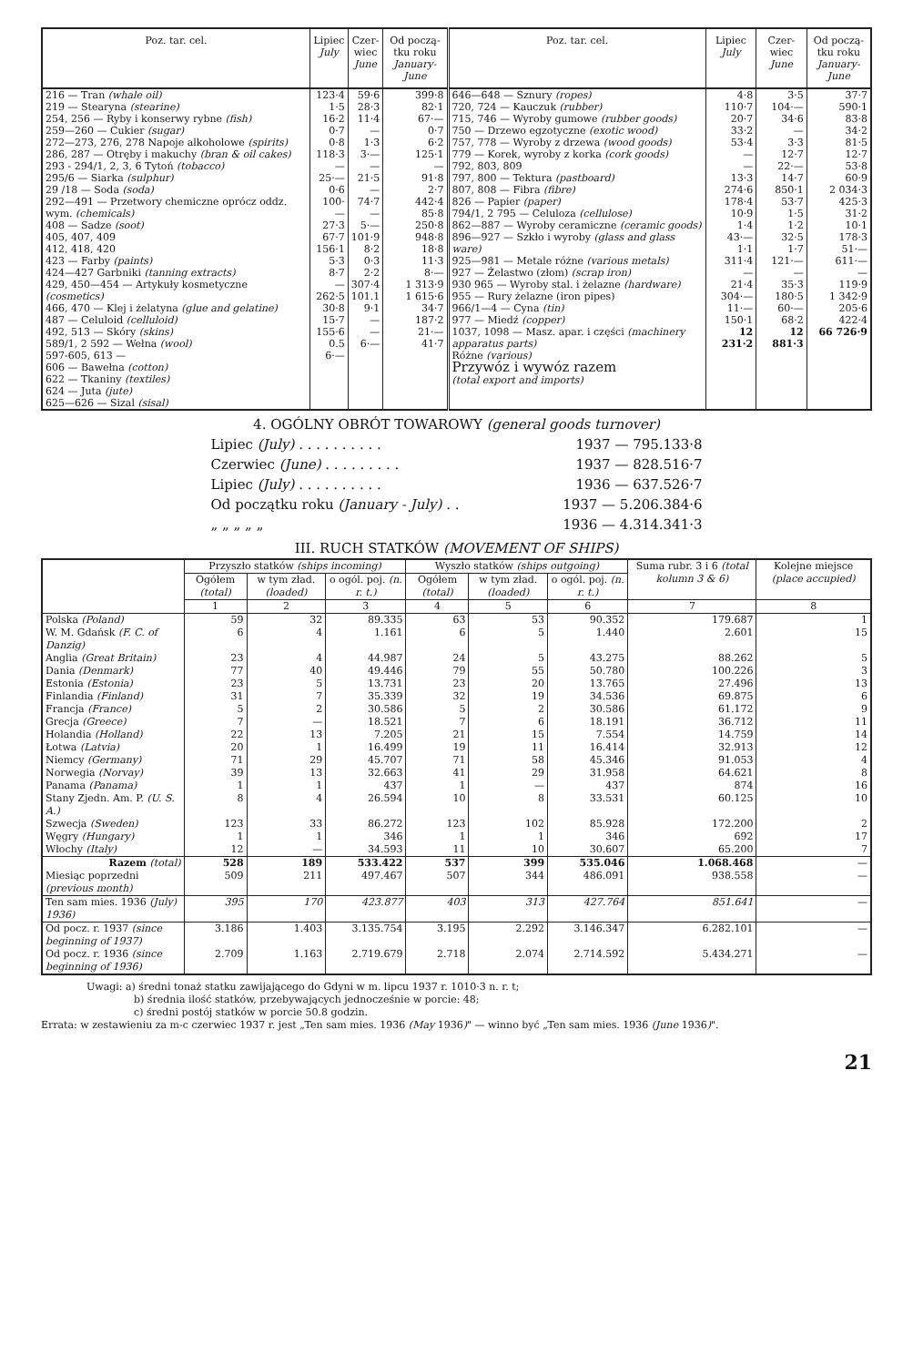| Poz. tar. cel. | Lipiec July | Czer- wiec June | Od począ- tku roku January-June | Poz. tar. cel. | Lipiec July | Czer- wiec June | Od począ- tku roku January-June |
| --- | --- | --- | --- | --- | --- | --- | --- |
| 216 — Tran (whale oil) 219 — Stearyna (stearine) 254, 256 — Ryby i konserwy rybne (fish) 259—260 — Cukier (sugar) 272—273, 276, 278 Napoje alkoholowe (spirits) 286, 287 — Otręby i makuchy (bran & oil cakes) 293 - 294/1, 2, 3, 6 Tytoń (tobacco) 295/6 — Siarka (sulphur) 29 /18 — Soda (soda) 292—491 — Przetwory chemiczne oprócz oddz. wym. (chemicals) 408 — Sadze (soot) 405, 407, 409 412, 418, 420 423 — Farby (paints) 424—427 Garbniki (tanning extracts) 429, 450—454 — Artykuły kosmetyczne (cosmetics) 466, 470 — Klej i żelatyna (glue and gelatine) 487 — Celuloid (celluloid) 492, 513 — Skóry (skins) 589/1, 2 592 — Wełna (wool) 597-605, 613 — 606 — Bawełna (cotton) 622 — Tkaniny (textiles) 624 — Juta (jute) 625—626 — Sizal (sisal) | 123·4 1·5 16·2 0·7 0·8 118·3 — 25·— 0·6 100·— 27·3 67·7 156·1 5·3 8·7 — 262·5 30·8 15·7 155·6 0.5 6·— | 59·6 28·3 11·4 — 1·3 3·— — 21·5 — 74·7 — 5·— 101·9 8·2 0·3 2·2 307·4 101.1 9·1 — — 6·— | 399·8 82·1 67·— 0·7 6·2 125·1 — 91·8 2·7 442·4 85·8 250·8 948·8 18·8 11·3 8·— 1 313·9 1 615·6 34·7 187·2 21·— 41·7 | 646—648 — Sznury (ropes) 720, 724 — Kauczuk (rubber) 715, 746 — Wyroby gumowe (rubber goods) 750 — Drzewo egzotyczne (exotic wood) 757, 778 — Wyroby z drzewa (wood goods) 779 — Korek, wyroby z korka (cork goods) 792, 803, 809 797, 800 — Tektura (pastboard) 807, 808 — Fibra (fibre) 826 — Papier (paper) 794/1, 2 795 — Celuloza (cellulose) 862—887 — Wyroby ceramiczne (ceramic goods) 896—927 — Szkło i wyroby (glass and glass ware) 925—981 — Metale różne (various metals) 927 — Żelastwo (złom) (scrap iron) 930 965 — Wyroby stal. i żelazne (hardware) 955 — Rury żelazne (iron pipes) 966/1—4 — Cyna (tin) 977 — Miedź (copper) 1037, 1098 — Masz. apar. i części (machinery apparatus parts) Różne (various) Przywóz i wywóz razem (total export and imports) | 4·8 110·7 20·7 33·2 53·4 — — 13·3 274·6 178·4 10·9 1·4 43·— 1·1 311·4 — 21·4 304·— 11·— 150·1 12 231·2 | 3·5 104·— 34·6 — 3·3 12·7 22·— 14·7 850·1 53·7 1·5 1·2 32·5 1·7 121·— — 35·3 180·5 60·— 68·2 12 881·3 | 37·7 590·1 83·8 34·2 81·5 12·7 53·8 60·9 2 034·3 425·3 31·2 10·1 178·3 51·— 611·— — 119·9 1 342·9 205·6 422·4 66 726·9 |
4. OGÓLNY OBRÓT TOWAROWY (general goods turnover)
Lipiec (July) . . . . . . . . . . 1937 — 795.133·8
Czerwiec (June) . . . . . . . . . 1937 — 828.516·7
Lipiec (July) . . . . . . . . . . 1936 — 637.526·7
Od początku roku (January - July) . . 1937 — 5.206.384·6
„ „ „ „ „ 1936 — 4.314.341·3
III. RUCH STATKÓW (MOVEMENT OF SHIPS)
| | Przyszło statków (ships incoming) | | | Wyszło statków (ships outgoing) | | | Suma rubr. 3 i 6 (total kolumn 3 & 6) | Kolejne miejsce (place accupied) |
| --- | --- | --- | --- | --- | --- | --- | --- | --- |
| | Ogółem (total) | w tym zład. (loaded) | o ogól. poj. (n. r. t.) | Ogółem (total) | w tym zład. (loaded) | o ogól. poj. (n. r. t.) | | |
| | 1 | 2 | 3 | 4 | 5 | 6 | 7 | 8 |
| Polska (Poland) | 59 | 32 | 89.335 | 63 | 53 | 90.352 | 179.687 | 1 |
| W. M. Gdańsk (F. C. of Danzig) | 6 | 4 | 1.161 | 6 | 5 | 1.440 | 2.601 | 15 |
| Anglia (Great Britain) | 23 | 4 | 44.987 | 24 | 5 | 43.275 | 88.262 | 5 |
| Dania (Denmark) | 77 | 40 | 49.446 | 79 | 55 | 50.780 | 100.226 | 3 |
| Estonia (Estonia) | 23 | 5 | 13.731 | 23 | 20 | 13.765 | 27.496 | 13 |
| Finlandia (Finland) | 31 | 7 | 35.339 | 32 | 19 | 34.536 | 69.875 | 6 |
| Francja (France) | 5 | 2 | 30.586 | 5 | 2 | 30.586 | 61.172 | 9 |
| Grecja (Greece) | 7 | — | 18.521 | 7 | 6 | 18.191 | 36.712 | 11 |
| Holandia (Holland) | 22 | 13 | 7.205 | 21 | 15 | 7.554 | 14.759 | 14 |
| Łotwa (Latvia) | 20 | 1 | 16.499 | 19 | 11 | 16.414 | 32.913 | 12 |
| Niemcy (Germany) | 71 | 29 | 45.707 | 71 | 58 | 45.346 | 91.053 | 4 |
| Norwegia (Norvay) | 39 | 13 | 32.663 | 41 | 29 | 31.958 | 64.621 | 8 |
| Panama (Panama) | 1 | 1 | 437 | 1 | — | 437 | 874 | 16 |
| Stany Zjedn. Am. P. (U. S. A.) | 8 | 4 | 26.594 | 10 | 8 | 33.531 | 60.125 | 10 |
| Szwecja (Sweden) | 123 | 33 | 86.272 | 123 | 102 | 85.928 | 172.200 | 2 |
| Węgry (Hungary) | 1 | 1 | 346 | 1 | 1 | 346 | 692 | 17 |
| Włochy (Italy) | 12 | — | 34.593 | 11 | 10 | 30.607 | 65.200 | 7 |
| Razem (total) | 528 | 189 | 533.422 | 537 | 399 | 535.046 | 1.068.468 | — |
| Miesiąc poprzedni (previous month) | 509 | 211 | 497.467 | 507 | 344 | 486.091 | 938.558 | — |
| Ten sam mies. 1936 (July) 1936) | 395 | 170 | 423.877 | 403 | 313 | 427.764 | 851.641 | — |
| Od pocz. r. 1937 (since beginning of 1937) | 3.186 | 1.403 | 3.135.754 | 3.195 | 2.292 | 3.146.347 | 6.282.101 | — |
| Od pocz. r. 1936 (since beginning of 1936) | 2.709 | 1.163 | 2.719.679 | 2.718 | 2.074 | 2.714.592 | 5.434.271 | — |
Uwagi: a) średni tonaż statku zawijającego do Gdyni w m. lipcu 1937 r. 1010·3 n. r. t;
b) średnia ilość statków, przebywających jednocześnie w porcie: 48;
c) średni postój statków w porcie 50.8 godzin.
Errata: w zestawieniu za m-c czerwiec 1937 r. jest „Ten sam mies. 1936 (May 1936)" — winno być „Ten sam mies. 1936 (June 1936)".
21